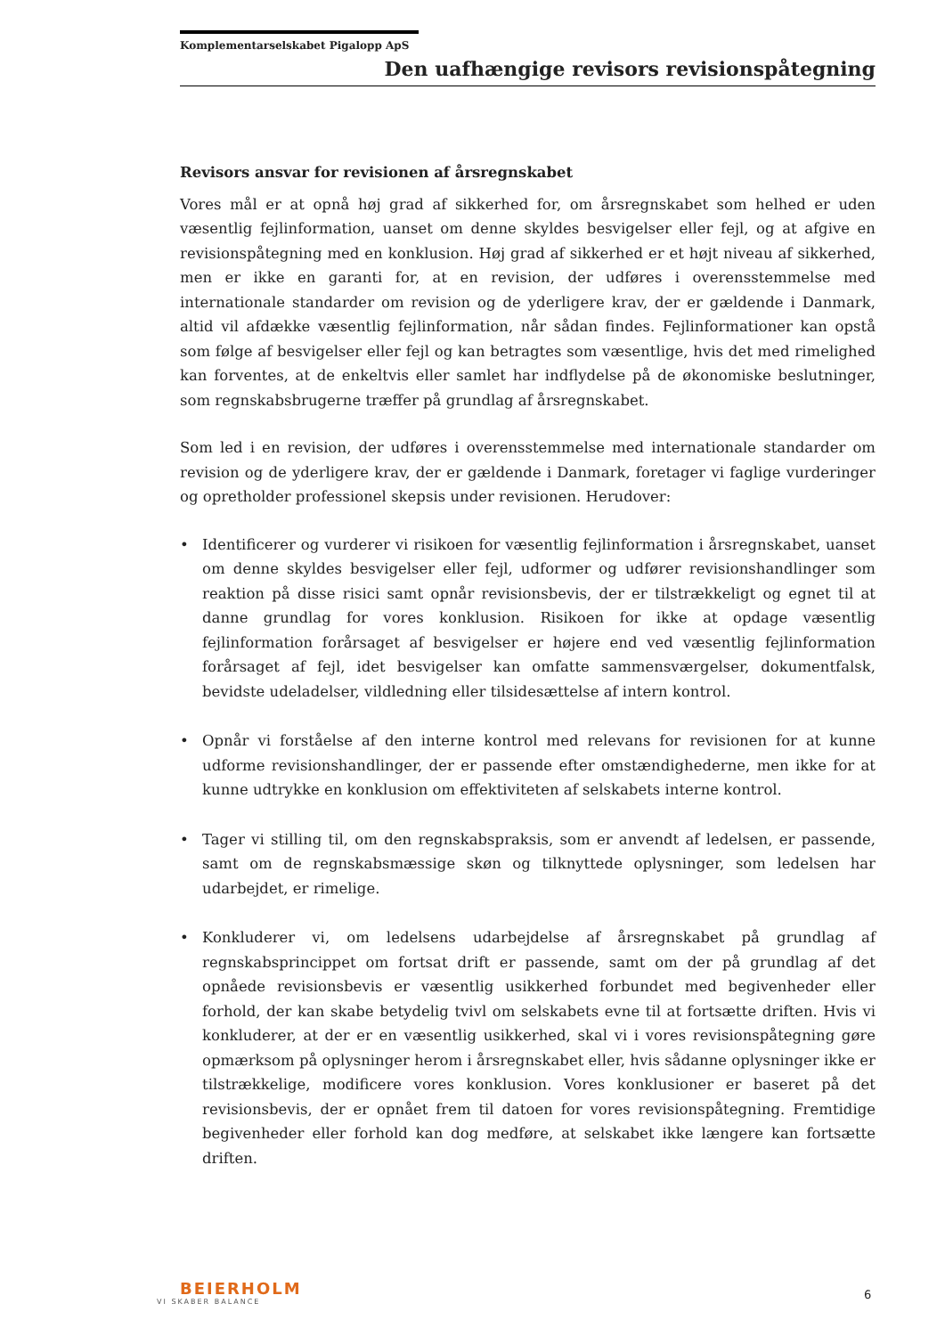Komplementarselskabet Pigalopp ApS
Den uafhængige revisors revisionspåtegning
Revisors ansvar for revisionen af årsregnskabet
Vores mål er at opnå høj grad af sikkerhed for, om årsregnskabet som helhed er uden væsentlig fejlinformation, uanset om denne skyldes besvigelser eller fejl, og at afgive en revisionspåtegning med en konklusion. Høj grad af sikkerhed er et højt niveau af sikkerhed, men er ikke en garanti for, at en revision, der udføres i overensstemmelse med internationale standarder om revision og de yderligere krav, der er gældende i Danmark, altid vil afdække væsentlig fejlinformation, når sådan findes. Fejlinformationer kan opstå som følge af besvigelser eller fejl og kan betragtes som væsentlige, hvis det med rimelighed kan forventes, at de enkeltvis eller samlet har indflydelse på de økonomiske beslutninger, som regnskabsbrugerne træffer på grundlag af årsregnskabet.
Som led i en revision, der udføres i overensstemmelse med internationale standarder om revision og de yderligere krav, der er gældende i Danmark, foretager vi faglige vurderinger og opretholder professionel skepsis under revisionen. Herudover:
• Identificerer og vurderer vi risikoen for væsentlig fejlinformation i årsregnskabet, uanset om denne skyldes besvigelser eller fejl, udformer og udfører revisionshandlinger som reaktion på disse risici samt opnår revisionsbevis, der er tilstrækkeligt og egnet til at danne grundlag for vores konklusion. Risikoen for ikke at opdage væsentlig fejlinformation forårsaget af besvigelser er højere end ved væsentlig fejlinformation forårsaget af fejl, idet besvigelser kan omfatte sammensværgelser, dokumentfalsk, bevidste udeladelser, vildledning eller tilsidesættelse af intern kontrol.
• Opnår vi forståelse af den interne kontrol med relevans for revisionen for at kunne udforme revisionshandlinger, der er passende efter omstændighederne, men ikke for at kunne udtrykke en konklusion om effektiviteten af selskabets interne kontrol.
• Tager vi stilling til, om den regnskabspraksis, som er anvendt af ledelsen, er passende, samt om de regnskabsmæssige skøn og tilknyttede oplysninger, som ledelsen har udarbejdet, er rimelige.
• Konkluderer vi, om ledelsens udarbejdelse af årsregnskabet på grundlag af regnskabsprincippet om fortsat drift er passende, samt om der på grundlag af det opnåede revisionsbevis er væsentlig usikkerhed forbundet med begivenheder eller forhold, der kan skabe betydelig tvivl om selskabets evne til at fortsætte driften. Hvis vi konkluderer, at der er en væsentlig usikkerhed, skal vi i vores revisionspåtegning gøre opmærksom på oplysninger herom i årsregnskabet eller, hvis sådanne oplysninger ikke er tilstrækkelige, modificere vores konklusion. Vores konklusioner er baseret på det revisionsbevis, der er opnået frem til datoen for vores revisionspåtegning. Fremtidige begivenheder eller forhold kan dog medføre, at selskabet ikke længere kan fortsætte driften.
BEIERHOLM
VI SKABER BALANCE
6